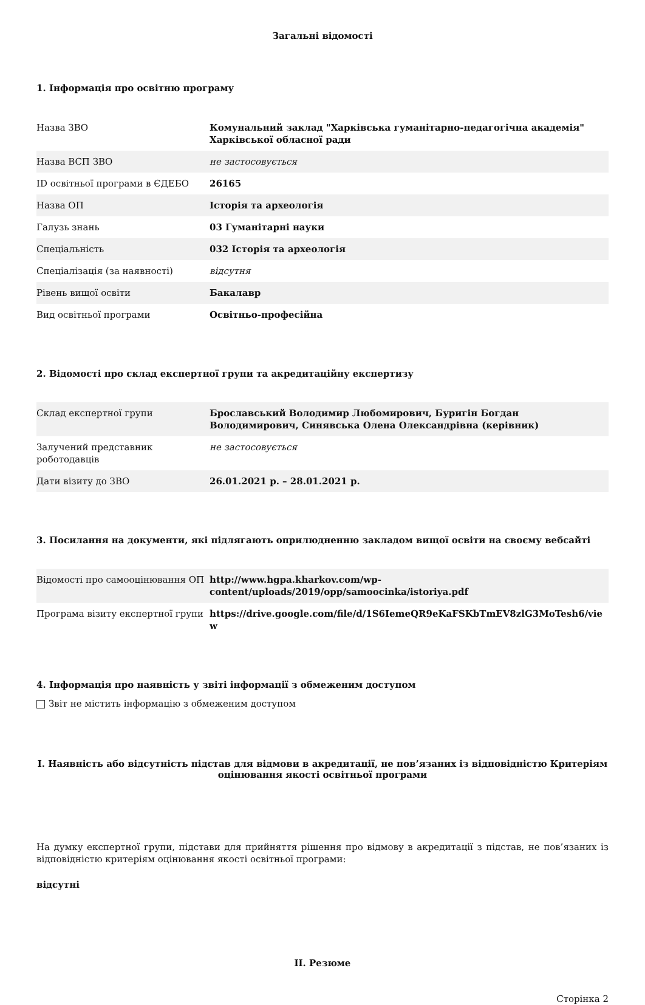Загальні відомості
1. Інформація про освітню програму
| Назва ЗВО | Комунальний заклад "Харківська гуманітарно-педагогічна академія" Харківської обласної ради |
| Назва ВСП ЗВО | не застосовується |
| ID освітньої програми в ЄДЕБО | 26165 |
| Назва ОП | Історія та археологія |
| Галузь знань | 03 Гуманітарні науки |
| Спеціальність | 032 Історія та археологія |
| Спеціалізація (за наявності) | відсутня |
| Рівень вищої освіти | Бакалавр |
| Вид освітньої програми | Освітньо-професійна |
2. Відомості про склад експертної групи та акредитаційну експертизу
| Склад експертної групи | Брославський Володимир Любомирович, Буригін Богдан Володимирович, Синявська Олена Олександрівна (керівник) |
| Залучений представник роботодавців | не застосовується |
| Дати візиту до ЗВО | 26.01.2021 р. – 28.01.2021 р. |
3. Посилання на документи, які підлягають оприлюдненню закладом вищої освіти на своєму вебсайті
| Відомості про самооцінювання ОП | http://www.hgpa.kharkov.com/wp-content/uploads/2019/opp/samoocinka/istoriya.pdf |
| Програма візиту експертної групи | https://drive.google.com/file/d/1S6IemeQR9eKaFSKbTmEV8zlG3MoTesh6/view |
4. Інформація про наявність у звіті інформації з обмеженим доступом
Звіт не містить інформацію з обмеженим доступом
I. Наявність або відсутність підстав для відмови в акредитації, не пов’язаних із відповідністю Критеріям оцінювання якості освітньої програми
На думку експертної групи, підстави для прийняття рішення про відмову в акредитації з підстав, не пов’язаних із відповідністю критеріям оцінювання якості освітньої програми:
відсутні
II. Резюме
Сторінка 2